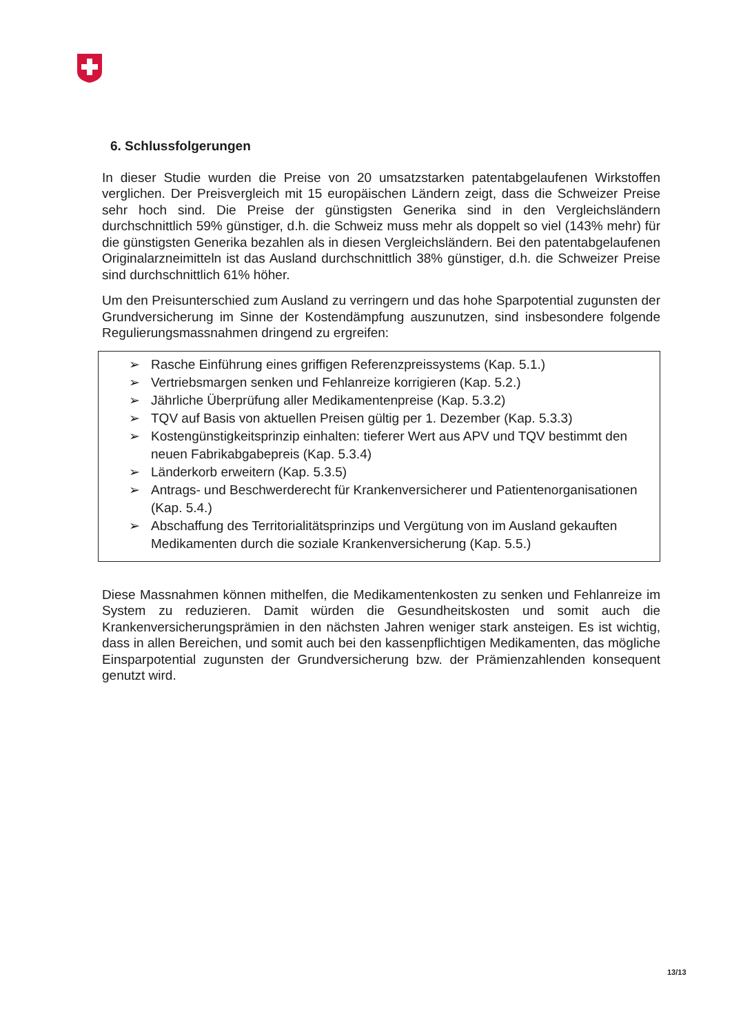6. Schlussfolgerungen
In dieser Studie wurden die Preise von 20 umsatzstarken patentabgelaufenen Wirkstoffen verglichen. Der Preisvergleich mit 15 europäischen Ländern zeigt, dass die Schweizer Preise sehr hoch sind. Die Preise der günstigsten Generika sind in den Vergleichsländern durchschnittlich 59% günstiger, d.h. die Schweiz muss mehr als doppelt so viel (143% mehr) für die günstigsten Generika bezahlen als in diesen Vergleichsländern. Bei den patentabgelaufenen Originalarzneimitteln ist das Ausland durchschnittlich 38% günstiger, d.h. die Schweizer Preise sind durchschnittlich 61% höher.
Um den Preisunterschied zum Ausland zu verringern und das hohe Sparpotential zugunsten der Grundversicherung im Sinne der Kostendämpfung auszunutzen, sind insbesondere folgende Regulierungsmassnahmen dringend zu ergreifen:
➢ Rasche Einführung eines griffigen Referenzpreissystems (Kap. 5.1.)
➢ Vertriebsmargen senken und Fehlanreize korrigieren (Kap. 5.2.)
➢ Jährliche Überprüfung aller Medikamentenpreise (Kap. 5.3.2)
➢ TQV auf Basis von aktuellen Preisen gültig per 1. Dezember (Kap. 5.3.3)
➢ Kostengünstigkeitsprinzip einhalten: tieferer Wert aus APV und TQV bestimmt den neuen Fabrikabgabepreis (Kap. 5.3.4)
➢ Länderkorb erweitern (Kap. 5.3.5)
➢ Antrags- und Beschwerderecht für Krankenversicherer und Patientenorganisationen (Kap. 5.4.)
➢ Abschaffung des Territorialitätsprinzips und Vergütung von im Ausland gekauften Medikamenten durch die soziale Krankenversicherung (Kap. 5.5.)
Diese Massnahmen können mithelfen, die Medikamentenkosten zu senken und Fehlanreize im System zu reduzieren. Damit würden die Gesundheitskosten und somit auch die Krankenversicherungsprämien in den nächsten Jahren weniger stark ansteigen. Es ist wichtig, dass in allen Bereichen, und somit auch bei den kassenpflichtigen Medikamenten, das mögliche Einsparpotential zugunsten der Grundversicherung bzw. der Prämienzahlenden konsequent genutzt wird.
13/13